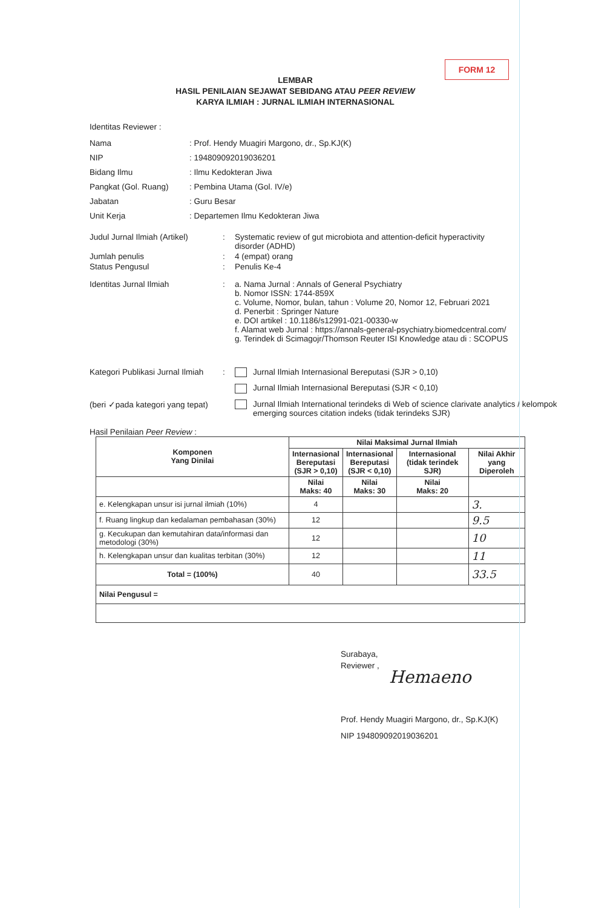FORM 12
LEMBAR
HASIL PENILAIAN SEJAWAT SEBIDANG ATAU PEER REVIEW
KARYA ILMIAH : JURNAL ILMIAH INTERNASIONAL
Identitas Reviewer :
Nama
: Prof. Hendy Muagiri Margono, dr., Sp.KJ(K)
NIP
: 194809092019036201
Bidang Ilmu
: Ilmu Kedokteran Jiwa
Pangkat (Gol. Ruang)
: Pembina Utama (Gol. IV/e)
Jabatan
: Guru Besar
Unit Kerja
: Departemen Ilmu Kedokteran Jiwa
Judul Jurnal Ilmiah (Artikel)
:
Systematic review of gut microbiota and attention-deficit hyperactivity
disorder (ADHD)
Jumlah penulis
:
4 (empat) orang
Status Pengusul
:
Penulis Ke-4
Identitas Jurnal Ilmiah
:
a. Nama Jurnal : Annals of General Psychiatry
b. Nomor ISSN: 1744-859X
c. Volume, Nomor, bulan, tahun : Volume 20, Nomor 12, Februari 2021
d. Penerbit : Springer Nature
e. DOI artikel : 10.1186/s12991-021-00330-w
f. Alamat web Jurnal : https://annals-general-psychiatry.biomedcentral.com/
g. Terindek di Scimagojr/Thomson Reuter ISI Knowledge atau di : SCOPUS
Kategori Publikasi Jurnal Ilmiah
:
Jurnal Ilmiah Internasional Bereputasi (SJR > 0,10)
Jurnal Ilmiah Internasional Bereputasi (SJR < 0,10)
(beri ✓pada kategori yang tepat)
Jurnal Ilmiah International terindeks di Web of science clarivate analytics / kelompok emerging sources citation indeks (tidak terindeks SJR)
Hasil Penilaian Peer Review :
| Komponen Yang Dinilai | Nilai Maksimal Jurnal Ilmiah | | | |
| --- | --- | --- | --- | --- |
| | Internasional Bereputasi (SJR > 0,10) | Internasional Bereputasi (SJR < 0,10) | Internasional (tidak terindek SJR) | Nilai Akhir yang Diperoleh |
| | Nilai Maks: 40 | Nilai Maks: 30 | Nilai Maks: 20 | |
| e. Kelengkapan unsur isi jurnal ilmiah (10%) | 4 | | | 3. |
| f. Ruang lingkup dan kedalaman pembahasan (30%) | 12 | | | 9.5 |
| g. Kecukupan dan kemutahiran data/informasi dan metodologi (30%) | 12 | | | 10 |
| h. Kelengkapan unsur dan kualitas terbitan (30%) | 12 | | | 11 |
| Total = (100%) | 40 | | | 33.5 |
| Nilai Pengusul = | | | | |
Surabaya,
Reviewer ,
Hemaeno
Prof. Hendy Muagiri Margono, dr., Sp.KJ(K)
NIP 194809092019036201